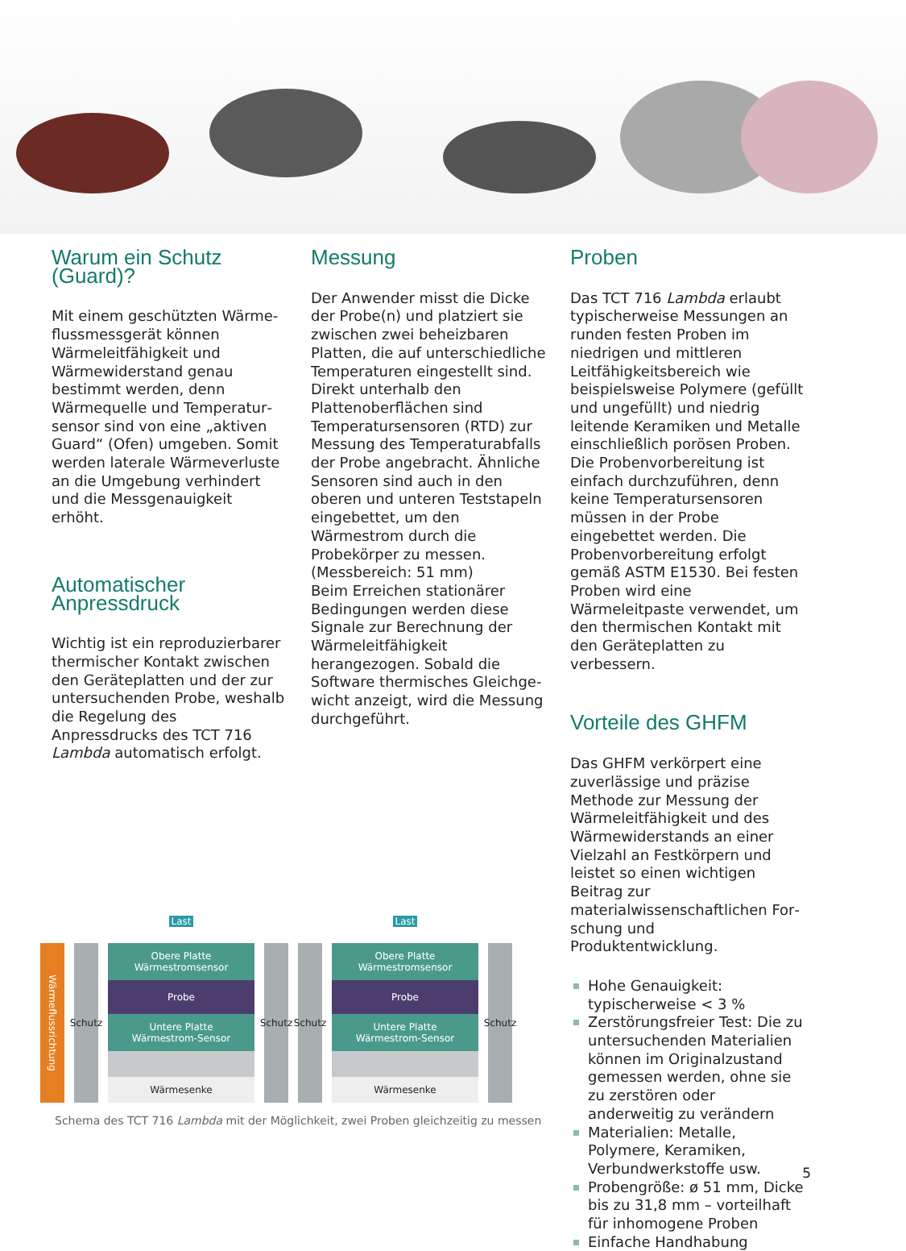Warum ein Schutz (Guard)?
Mit einem geschützten Wärme­flussmessgerät können Wärmeleit­fähigkeit und Wärmewiderstand genau bestimmt werden, denn Wärmequelle und Temperatur­sensor sind von eine „aktiven Guard“ (Ofen) umgeben. Somit werden laterale Wärmeverluste an die Umgebung verhindert und die Messgenauigkeit erhöht.
Automatischer Anpressdruck
Wichtig ist ein reproduzierbarer thermischer Kontakt zwischen den Geräteplatten und der zur untersuchenden Probe, weshalb die Regelung des Anpressdrucks des TCT 716 Lambda automatisch erfolgt.
Messung
Der Anwender misst die Dicke der Probe(n) und platziert sie zwischen zwei beheizbaren Platten, die auf unterschiedliche Temperaturen eingestellt sind. Direkt unterhalb den Plattenoberflächen sind Temperatursensoren (RTD) zur Messung des Temperaturabfalls der Probe angebracht. Ähnliche Sensoren sind auch in den oberen und unteren Teststapeln einge­bettet, um den Wärmestrom durch die Probekörper zu messen. (Messbereich: 51 mm)
Beim Erreichen stationärer Bedin­gungen werden diese Signale zur Berechnung der Wärmeleitfä­higkeit herangezogen. Sobald die Software thermisches Gleichge­wicht anzeigt, wird die Messung durchgeführt.
Proben
Das TCT 716 Lambda erlaubt typischerweise Messungen an runden festen Proben im niedrigen und mittleren Leitfähigkeitsbe­reich wie beispielsweise Polymere (gefüllt und ungefüllt) und niedrig leitende Keramiken und Metalle einschließlich porösen Proben. Die Probenvorbereitung ist einfach durchzuführen, denn keine Temperatursensoren müssen in der Probe eingebettet werden. Die Probenvorbereitung erfolgt gemäß ASTM E1530. Bei festen Proben wird eine Wärmeleitpaste verwendet, um den thermischen Kontakt mit den Geräteplatten zu verbessern.
Vorteile des GHFM
Das GHFM verkörpert eine zuver­lässige und präzise Methode zur Messung der Wärmeleitfähigkeit und des Wärmewiderstands an einer Vielzahl an Festkörpern und leistet so einen wichtigen Beitrag zur materialwissenschaftlichen For­schung und Produktentwicklung.
Hohe Genauigkeit: typischerweise < 3 %
Zerstörungsfreier Test: Die zu untersuchenden Materialien können im Originalzustand gemessen werden, ohne sie zu zerstören oder anderweitig zu verändern
Materialien: Metalle, Polymere, Keramiken, Verbundwerkstoffe usw.
Probengröße: ø 51 mm, Dicke bis zu 31,8 mm – vorteilhaft für inhomogene Proben
Einfache Handhabung
Wärmeflussrichtung
Schutz
Last
Obere Platte
Wärmestromsensor
Probe
Untere Platte
Wärmestrom-Sensor
Wärmesenke
Schutz
Schutz
Last
Obere Platte
Wärmestromsensor
Probe
Untere Platte
Wärmestrom-Sensor
Wärmesenke
Schutz
Schema des TCT 716 Lambda mit der Möglichkeit, zwei Proben gleichzeitig zu messen
5